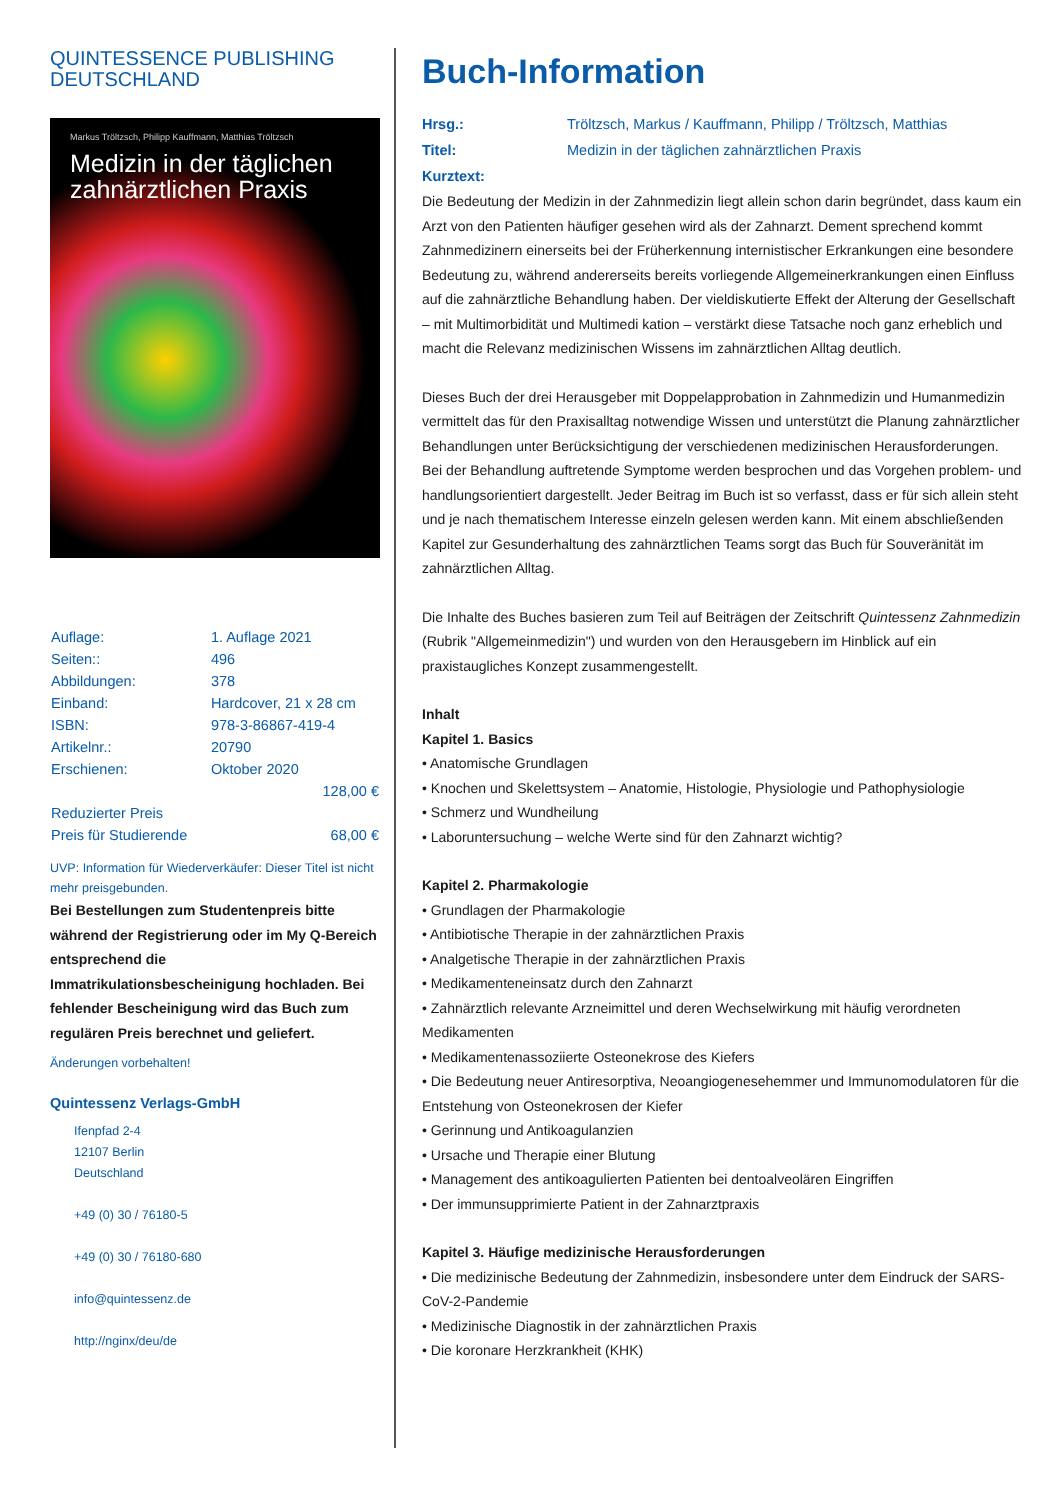QUINTESSENCE PUBLISHING
DEUTSCHLAND
Markus Tröltzsch, Philipp Kauffmann, Matthias Tröltzsch
Medizin in der täglichen zahnärztlichen Praxis
| Auflage: | 1. Auflage 2021 |
| Seiten:: | 496 |
| Abbildungen: | 378 |
| Einband: | Hardcover, 21 x 28 cm |
| ISBN: | 978-3-86867-419-4 |
| Artikelnr.: | 20790 |
| Erschienen: | Oktober 2020 |
| | 128,00 € |
| Reduzierter Preis | |
| Preis für Studierende | 68,00 € |
UVP: Information für Wiederverkäufer: Dieser Titel ist nicht mehr preisgebunden.
Bei Bestellungen zum Studentenpreis bitte während der Registrierung oder im My Q-Bereich entsprechend die Immatrikulationsbescheinigung hochladen. Bei fehlender Bescheinigung wird das Buch zum regulären Preis berechnet und geliefert.
Änderungen vorbehalten!
Quintessenz Verlags-GmbH
Ifenpfad 2-4
12107 Berlin
Deutschland
+49 (0) 30 / 76180-5
+49 (0) 30 / 76180-680
info@quintessenz.de
http://nginx/deu/de
Buch-Information
| Hrsg.: | Tröltzsch, Markus / Kauffmann, Philipp / Tröltzsch, Matthias |
| Titel: | Medizin in der täglichen zahnärztlichen Praxis |
| Kurztext: | |
Die Bedeutung der Medizin in der Zahnmedizin liegt allein schon darin begründet, dass kaum ein Arzt von den Patienten häufiger gesehen wird als der Zahnarzt. Dement sprechend kommt Zahnmedizinern einerseits bei der Früherkennung internistischer Erkrankungen eine besondere Bedeutung zu, während andererseits bereits vorliegende Allgemeinerkrankungen einen Einfluss auf die zahnärztliche Behandlung haben. Der vieldiskutierte Effekt der Alterung der Gesellschaft – mit Multimorbidität und Multimedi kation – verstärkt diese Tatsache noch ganz erheblich und macht die Relevanz medizinischen Wissens im zahnärztlichen Alltag deutlich.
Dieses Buch der drei Herausgeber mit Doppelapprobation in Zahnmedizin und Humanmedizin vermittelt das für den Praxisalltag notwendige Wissen und unterstützt die Planung zahnärztlicher Behandlungen unter Berücksichtigung der verschiedenen medizinischen Herausforderungen. Bei der Behandlung auftretende Symptome werden besprochen und das Vorgehen problem- und handlungsorientiert dargestellt. Jeder Beitrag im Buch ist so verfasst, dass er für sich allein steht und je nach thematischem Interesse einzeln gelesen werden kann. Mit einem abschließenden Kapitel zur Gesunderhaltung des zahnärztlichen Teams sorgt das Buch für Souveränität im zahnärztlichen Alltag.
Die Inhalte des Buches basieren zum Teil auf Beiträgen der Zeitschrift Quintessenz Zahnmedizin (Rubrik "Allgemeinmedizin") und wurden von den Herausgebern im Hinblick auf ein praxistaugliches Konzept zusammengestellt.
Inhalt
Kapitel 1. Basics
• Anatomische Grundlagen
• Knochen und Skelettsystem – Anatomie, Histologie, Physiologie und Pathophysiologie
• Schmerz und Wundheilung
• Laboruntersuchung – welche Werte sind für den Zahnarzt wichtig?
Kapitel 2. Pharmakologie
• Grundlagen der Pharmakologie
• Antibiotische Therapie in der zahnärztlichen Praxis
• Analgetische Therapie in der zahnärztlichen Praxis
• Medikamenteneinsatz durch den Zahnarzt
• Zahnärztlich relevante Arzneimittel und deren Wechselwirkung mit häufig verordneten Medikamenten
• Medikamentenassoziierte Osteonekrose des Kiefers
• Die Bedeutung neuer Antiresorptiva, Neoangiogenesehemmer und Immunomodulatoren für die Entstehung von Osteonekrosen der Kiefer
• Gerinnung und Antikoagulanzien
• Ursache und Therapie einer Blutung
• Management des antikoagulierten Patienten bei dentoalveolären Eingriffen
• Der immunsupprimierte Patient in der Zahnarztpraxis
Kapitel 3. Häufige medizinische Herausforderungen
• Die medizinische Bedeutung der Zahnmedizin, insbesondere unter dem Eindruck der SARS-CoV-2-Pandemie
• Medizinische Diagnostik in der zahnärztlichen Praxis
• Die koronare Herzkrankheit (KHK)